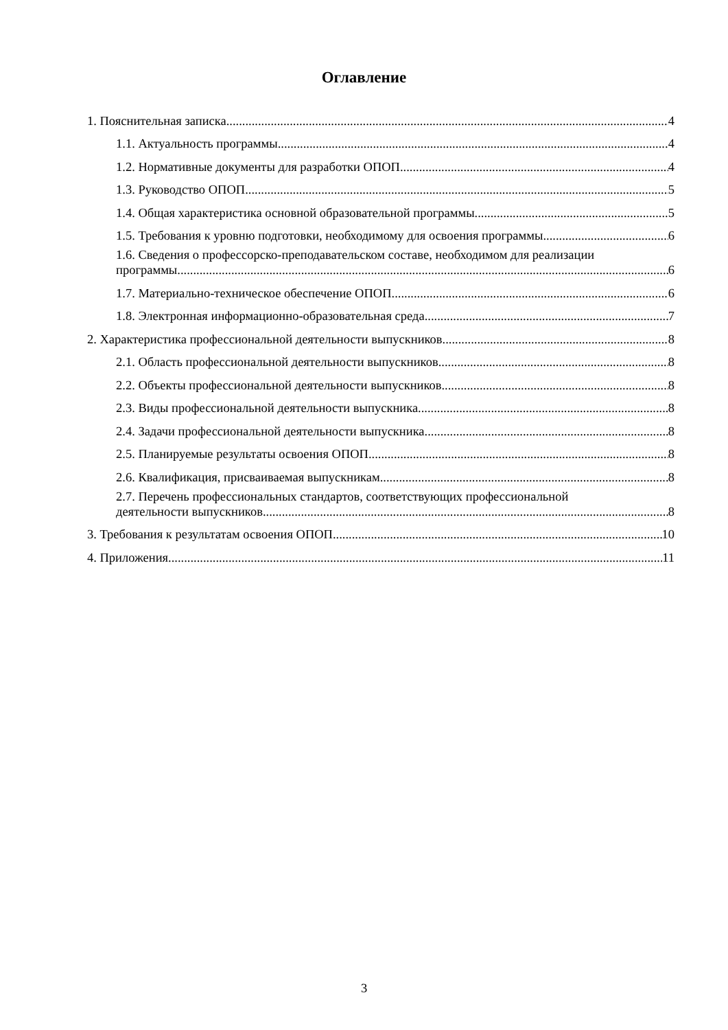Оглавление
1. Пояснительная записка 4
1.1. Актуальность программы 4
1.2. Нормативные документы для разработки ОПОП 4
1.3. Руководство ОПОП 5
1.4. Общая характеристика основной образовательной программы 5
1.5. Требования к уровню подготовки, необходимому для освоения программы 6
1.6. Сведения о профессорско-преподавательском составе, необходимом для реализации
программы 6
1.7. Материально-техническое обеспечение ОПОП 6
1.8. Электронная информационно-образовательная среда 7
2. Характеристика профессиональной деятельности выпускников 8
2.1. Область профессиональной деятельности выпускников 8
2.2. Объекты профессиональной деятельности выпускников 8
2.3. Виды профессиональной деятельности выпускника 8
2.4. Задачи профессиональной деятельности выпускника 8
2.5. Планируемые результаты освоения ОПОП 8
2.6. Квалификация, присваиваемая выпускникам 8
2.7. Перечень профессиональных стандартов, соответствующих профессиональной
деятельности выпускников 8
3. Требования к результатам освоения ОПОП 10
4. Приложения 11
3